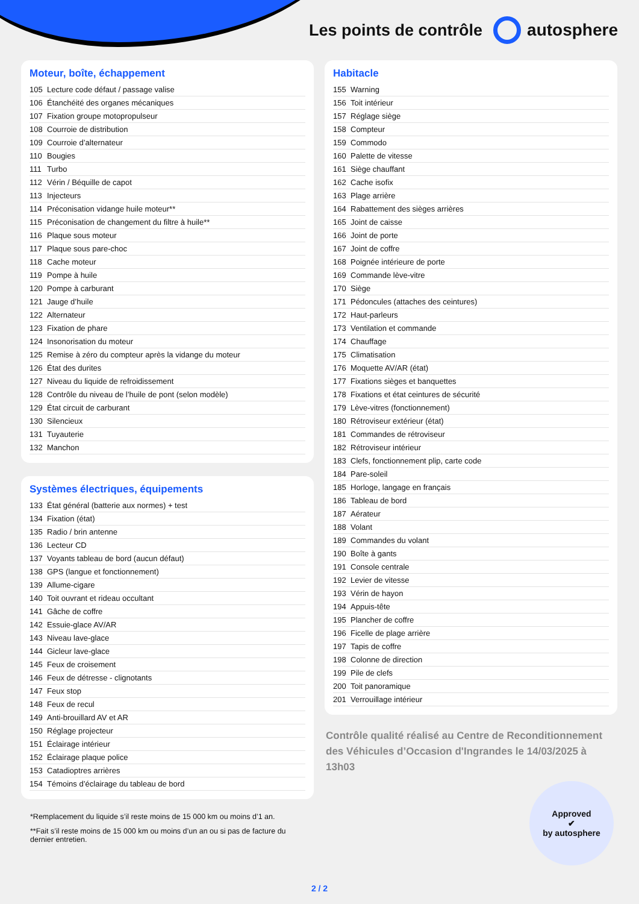Les points de contrôle autosphere
Moteur, boîte, échappement
| 105 | Lecture code défaut / passage valise |
| 106 | Étanchéité des organes mécaniques |
| 107 | Fixation groupe motopropulseur |
| 108 | Courroie de distribution |
| 109 | Courroie d’alternateur |
| 110 | Bougies |
| 111 | Turbo |
| 112 | Vérin / Béquille de capot |
| 113 | Injecteurs |
| 114 | Préconisation vidange huile moteur** |
| 115 | Préconisation de changement du filtre à huile** |
| 116 | Plaque sous moteur |
| 117 | Plaque sous pare-choc |
| 118 | Cache moteur |
| 119 | Pompe à huile |
| 120 | Pompe à carburant |
| 121 | Jauge d’huile |
| 122 | Alternateur |
| 123 | Fixation de phare |
| 124 | Insonorisation du moteur |
| 125 | Remise à zéro du compteur après la vidange du moteur |
| 126 | État des durites |
| 127 | Niveau du liquide de refroidissement |
| 128 | Contrôle du niveau de l’huile de pont (selon modèle) |
| 129 | État circuit de carburant |
| 130 | Silencieux |
| 131 | Tuyauterie |
| 132 | Manchon |
Systèmes électriques, équipements
| 133 | État général (batterie aux normes) + test |
| 134 | Fixation (état) |
| 135 | Radio / brin antenne |
| 136 | Lecteur CD |
| 137 | Voyants tableau de bord (aucun défaut) |
| 138 | GPS (langue et fonctionnement) |
| 139 | Allume-cigare |
| 140 | Toit ouvrant et rideau occultant |
| 141 | Gâche de coffre |
| 142 | Essuie-glace AV/AR |
| 143 | Niveau lave-glace |
| 144 | Gicleur lave-glace |
| 145 | Feux de croisement |
| 146 | Feux de détresse - clignotants |
| 147 | Feux stop |
| 148 | Feux de recul |
| 149 | Anti-brouillard AV et AR |
| 150 | Réglage projecteur |
| 151 | Éclairage intérieur |
| 152 | Éclairage plaque police |
| 153 | Catadioptres arrières |
| 154 | Témoins d’éclairage du tableau de bord |
*Remplacement du liquide s’il reste moins de 15 000 km ou moins d’1 an.
**Fait s’il reste moins de 15 000 km ou moins d’un an ou si pas de facture du dernier entretien.
Habitacle
| 155 | Warning |
| 156 | Toit intérieur |
| 157 | Réglage siège |
| 158 | Compteur |
| 159 | Commodo |
| 160 | Palette de vitesse |
| 161 | Siège chauffant |
| 162 | Cache isofix |
| 163 | Plage arrière |
| 164 | Rabattement des sièges arrières |
| 165 | Joint de caisse |
| 166 | Joint de porte |
| 167 | Joint de coffre |
| 168 | Poignée intérieure de porte |
| 169 | Commande lève-vitre |
| 170 | Siège |
| 171 | Pédoncules (attaches des ceintures) |
| 172 | Haut-parleurs |
| 173 | Ventilation et commande |
| 174 | Chauffage |
| 175 | Climatisation |
| 176 | Moquette AV/AR (état) |
| 177 | Fixations sièges et banquettes |
| 178 | Fixations et état ceintures de sécurité |
| 179 | Lève-vitres (fonctionnement) |
| 180 | Rétroviseur extérieur (état) |
| 181 | Commandes de rétroviseur |
| 182 | Rétroviseur intérieur |
| 183 | Clefs, fonctionnement plip, carte code |
| 184 | Pare-soleil |
| 185 | Horloge, langage en français |
| 186 | Tableau de bord |
| 187 | Aérateur |
| 188 | Volant |
| 189 | Commandes du volant |
| 190 | Boîte à gants |
| 191 | Console centrale |
| 192 | Levier de vitesse |
| 193 | Vérin de hayon |
| 194 | Appuis-tête |
| 195 | Plancher de coffre |
| 196 | Ficelle de plage arrière |
| 197 | Tapis de coffre |
| 198 | Colonne de direction |
| 199 | Pile de clefs |
| 200 | Toit panoramique |
| 201 | Verrouillage intérieur |
Contrôle qualité réalisé au Centre de Reconditionnement des Véhicules d’Occasion d'Ingrandes le 14/03/2025 à 13h03
Approved
✔
by autosphere
2 / 2